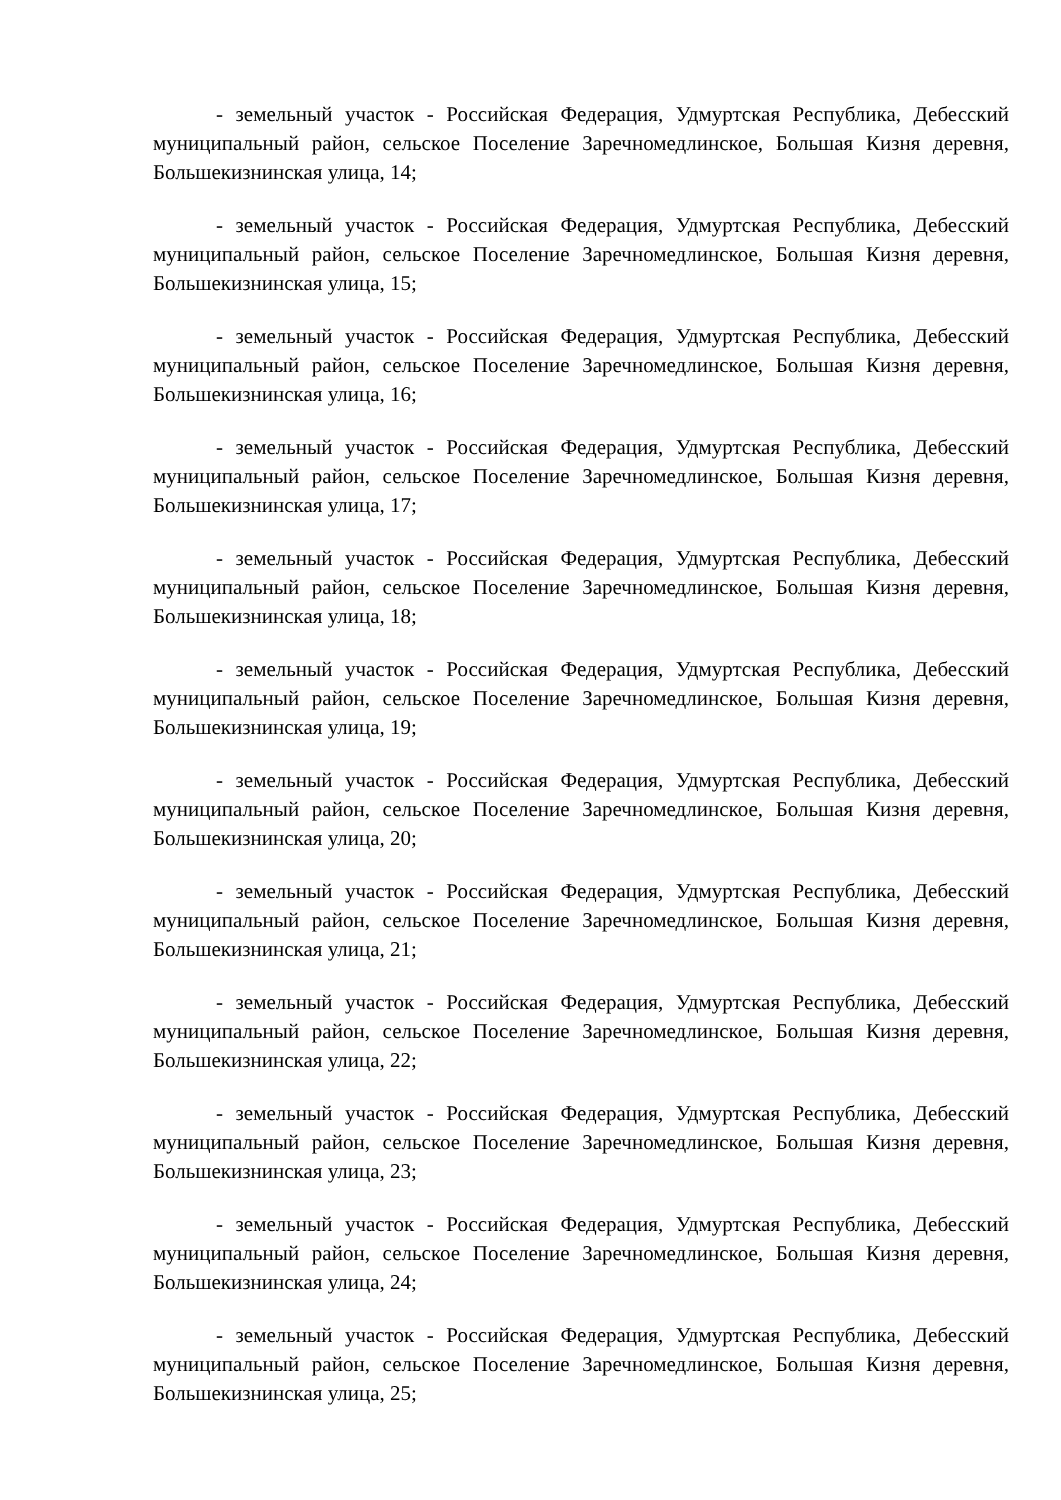- земельный участок - Российская Федерация, Удмуртская Республика, Дебесский муниципальный район, сельское Поселение Заречномедлинское, Большая Кизня деревня, Большекизнинская улица, 14;
- земельный участок - Российская Федерация, Удмуртская Республика, Дебесский муниципальный район, сельское Поселение Заречномедлинское, Большая Кизня деревня, Большекизнинская улица, 15;
- земельный участок - Российская Федерация, Удмуртская Республика, Дебесский муниципальный район, сельское Поселение Заречномедлинское, Большая Кизня деревня, Большекизнинская улица, 16;
- земельный участок - Российская Федерация, Удмуртская Республика, Дебесский муниципальный район, сельское Поселение Заречномедлинское, Большая Кизня деревня, Большекизнинская улица, 17;
- земельный участок - Российская Федерация, Удмуртская Республика, Дебесский муниципальный район, сельское Поселение Заречномедлинское, Большая Кизня деревня, Большекизнинская улица, 18;
- земельный участок - Российская Федерация, Удмуртская Республика, Дебесский муниципальный район, сельское Поселение Заречномедлинское, Большая Кизня деревня, Большекизнинская улица, 19;
- земельный участок - Российская Федерация, Удмуртская Республика, Дебесский муниципальный район, сельское Поселение Заречномедлинское, Большая Кизня деревня, Большекизнинская улица, 20;
- земельный участок - Российская Федерация, Удмуртская Республика, Дебесский муниципальный район, сельское Поселение Заречномедлинское, Большая Кизня деревня, Большекизнинская улица, 21;
- земельный участок - Российская Федерация, Удмуртская Республика, Дебесский муниципальный район, сельское Поселение Заречномедлинское, Большая Кизня деревня, Большекизнинская улица, 22;
- земельный участок - Российская Федерация, Удмуртская Республика, Дебесский муниципальный район, сельское Поселение Заречномедлинское, Большая Кизня деревня, Большекизнинская улица, 23;
- земельный участок - Российская Федерация, Удмуртская Республика, Дебесский муниципальный район, сельское Поселение Заречномедлинское, Большая Кизня деревня, Большекизнинская улица, 24;
- земельный участок - Российская Федерация, Удмуртская Республика, Дебесский муниципальный район, сельское Поселение Заречномедлинское, Большая Кизня деревня, Большекизнинская улица, 25;